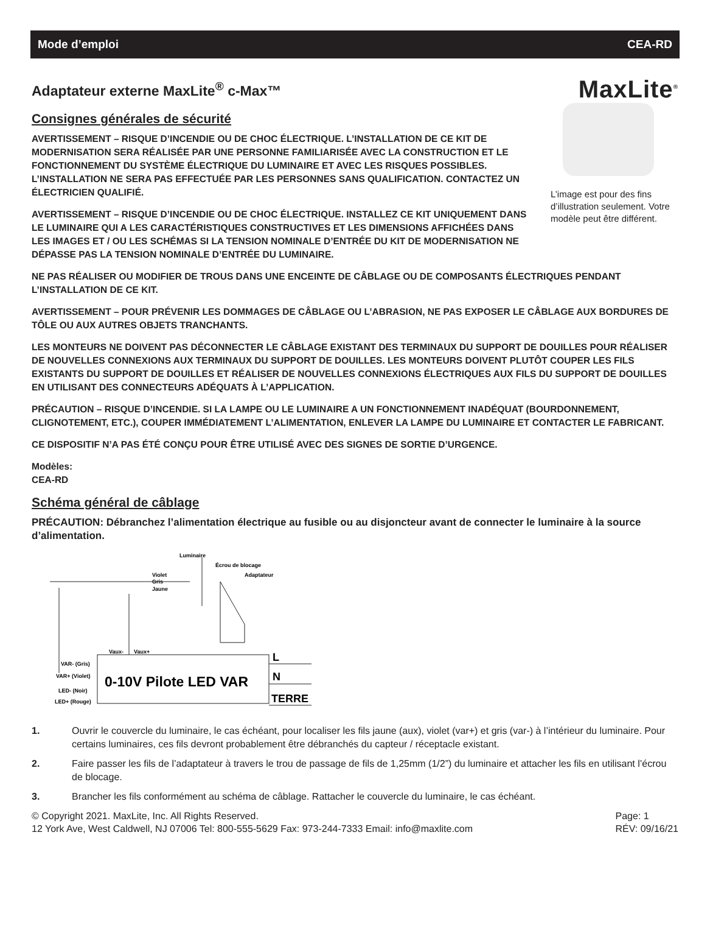Mode d’emploi CEA-RD
Adaptateur externe MaxLite<sup>®</sup> c-Max™ MaxLite<sup>®</sup>
Consignes générales de sécurité
AVERTISSEMENT – RISQUE D’INCENDIE OU DE CHOC ÉLECTRIQUE. L’INSTALLATION DE CE KIT DE MODERNISATION SERA RÉALISÉE PAR UNE PERSONNE FAMILIARISÉE AVEC LA CONSTRUCTION ET LE FONCTIONNEMENT DU SYSTÈME ÉLECTRIQUE DU LUMINAIRE ET AVEC LES RISQUES POSSIBLES. L’INSTALLATION NE SERA PAS EFFECTUÉE PAR LES PERSONNES SANS QUALIFICATION. CONTACTEZ UN ÉLECTRICIEN QUALIFIÉ.
AVERTISSEMENT – RISQUE D’INCENDIE OU DE CHOC ÉLECTRIQUE. INSTALLEZ CE KIT UNIQUEMENT DANS LE LUMINAIRE QUI A LES CARACTÉRISTIQUES CONSTRUCTIVES ET LES DIMENSIONS AFFICHÉES DANS LES IMAGES ET / OU LES SCHÉMAS SI LA TENSION NOMINALE D’ENTRÉE DU KIT DE MODERNISATION NE DÉPASSE PAS LA TENSION NOMINALE D’ENTRÉE DU LUMINAIRE.
L’image est pour des fins d’illustration seulement. Votre modèle peut être différent.
NE PAS RÉALISER OU MODIFIER DE TROUS DANS UNE ENCEINTE DE CÂBLAGE OU DE COMPOSANTS ÉLECTRIQUES PENDANT L’INSTALLATION DE CE KIT.
AVERTISSEMENT – POUR PRÉVENIR LES DOMMAGES DE CÂBLAGE OU L’ABRASION, NE PAS EXPOSER LE CÂBLAGE AUX BORDURES DE TÔLE OU AUX AUTRES OBJETS TRANCHANTS.
LES MONTEURS NE DOIVENT PAS DÉCONNECTER LE CÂBLAGE EXISTANT DES TERMINAUX DU SUPPORT DE DOUILLES POUR RÉALISER DE NOUVELLES CONNEXIONS AUX TERMINAUX DU SUPPORT DE DOUILLES. LES MONTEURS DOIVENT PLUTÔT COUPER LES FILS EXISTANTS DU SUPPORT DE DOUILLES ET RÉALISER DE NOUVELLES CONNEXIONS ÉLECTRIQUES AUX FILS DU SUPPORT DE DOUILLES EN UTILISANT DES CONNECTEURS ADÉQUATS À L’APPLICATION.
PRÉCAUTION – RISQUE D’INCENDIE. SI LA LAMPE OU LE LUMINAIRE A UN FONCTIONNEMENT INADÉQUAT (BOURDONNEMENT, CLIGNOTEMENT, ETC.), COUPER IMMÉDIATEMENT L’ALIMENTATION, ENLEVER LA LAMPE DU LUMINAIRE ET CONTACTER LE FABRICANT.
CE DISPOSITIF N’A PAS ÉTÉ CONÇU POUR ÊTRE UTILISÉ AVEC DES SIGNES DE SORTIE D’URGENCE.
Modèles:
CEA-RD
Schéma général de câblage
PRÉCAUTION: Débranchez l’alimentation électrique au fusible ou au disjoncteur avant de connecter le luminaire à la source d’alimentation.
0-10V Pilote LED VAR
Luminaire
Écrou de blocage
Violet
Gris
Jaune
Adaptateur
Vaux-
Vaux+
VAR- (Gris)
VAR+ (Violet)
LED- (Noir)
LED+ (Rouge)
L
N
TERRE
1. Ouvrir le couvercle du luminaire, le cas échéant, pour localiser les fils jaune (aux), violet (var+) et gris (var-) à l’intérieur du luminaire. Pour certains luminaires, ces fils devront probablement être débranchés du capteur / réceptacle existant.
2. Faire passer les fils de l’adaptateur à travers le trou de passage de fils de 1,25mm (1/2”) du luminaire et attacher les fils en utilisant l’écrou de blocage.
3. Brancher les fils conformément au schéma de câblage. Rattacher le couvercle du luminaire, le cas échéant.
© Copyright 2021. MaxLite, Inc. All Rights Reserved.
12 York Ave, West Caldwell, NJ 07006 Tel: 800-555-5629 Fax: 973-244-7333 Email: info@maxlite.com
Page: 1
RÉV: 09/16/21